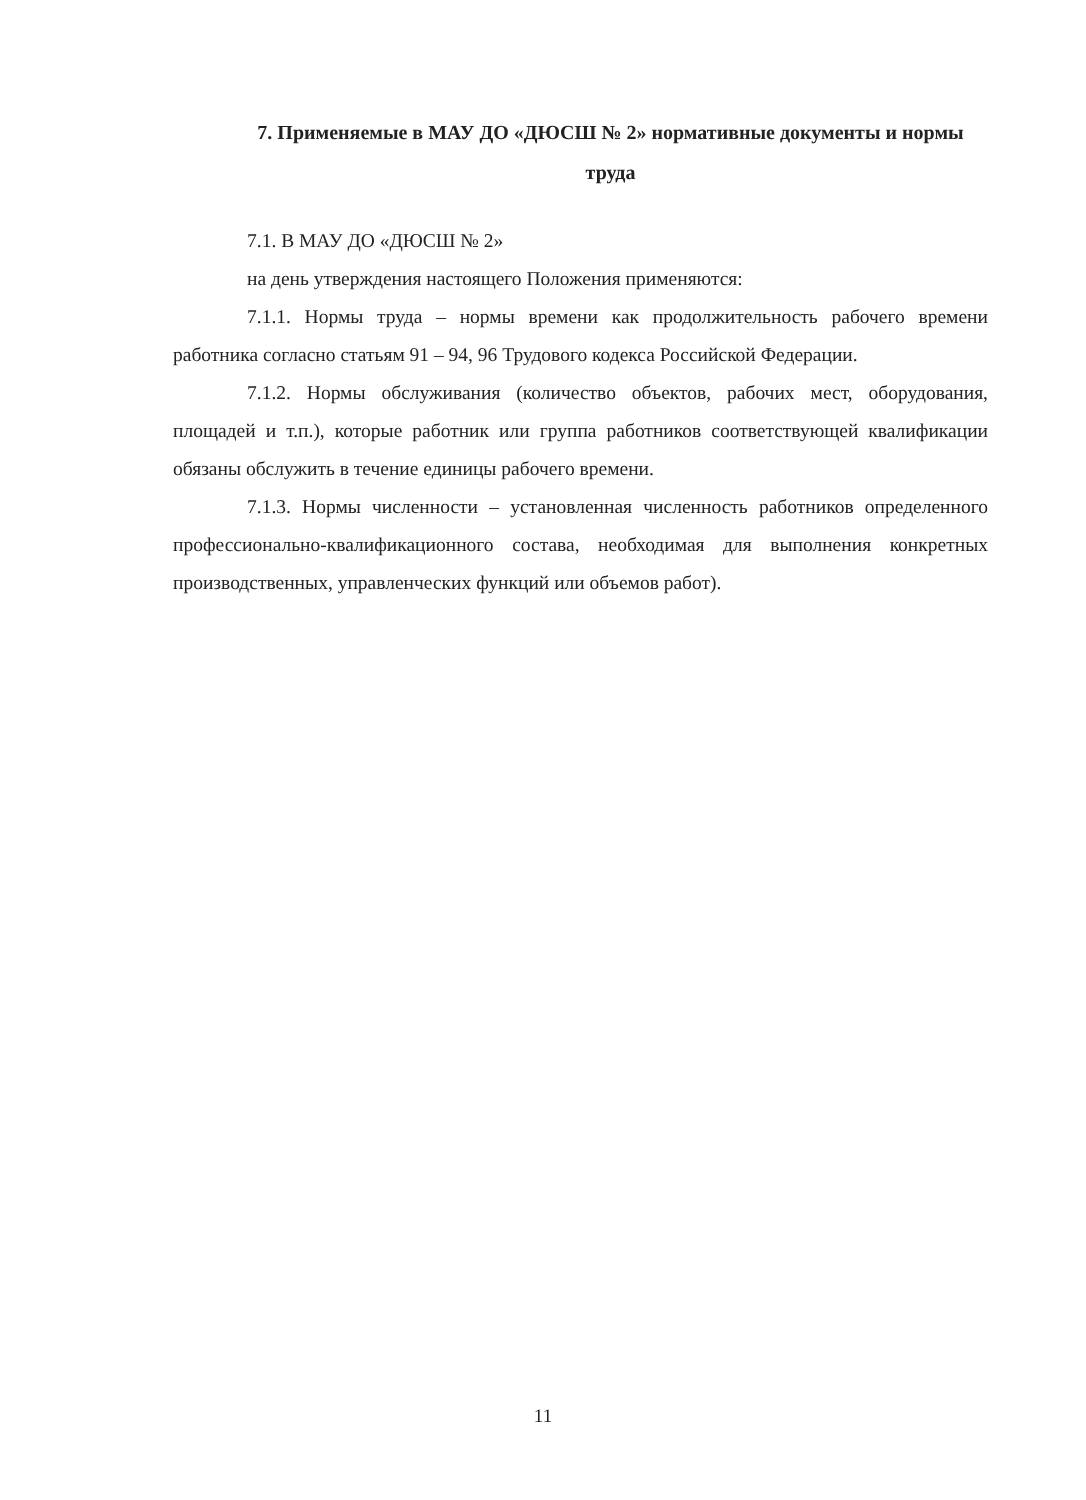7. Применяемые в МАУ ДО «ДЮСШ № 2» нормативные документы и нормы труда
7.1. В МАУ ДО «ДЮСШ № 2»
на день утверждения настоящего Положения применяются:
7.1.1. Нормы труда – нормы времени как продолжительность рабочего времени работника согласно статьям 91 – 94, 96 Трудового кодекса Российской Федерации.
7.1.2. Нормы обслуживания (количество объектов, рабочих мест, оборудования, площадей и т.п.), которые работник или группа работников соответствующей квалификации обязаны обслужить в течение единицы рабочего времени.
7.1.3. Нормы численности – установленная численность работников определенного профессионально-квалификационного состава, необходимая для выполнения конкретных производственных, управленческих функций или объемов работ).
11